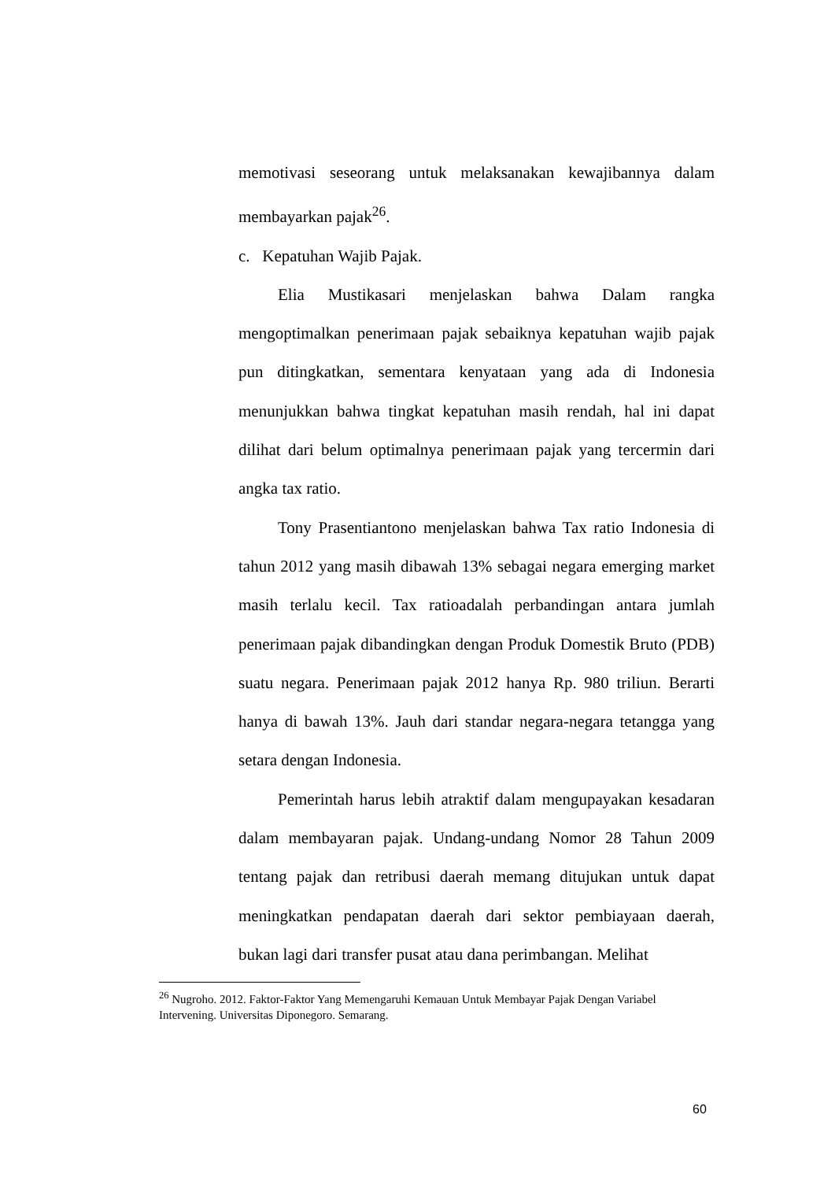memotivasi seseorang untuk melaksanakan kewajibannya dalam membayarkan pajak<sup>26</sup>.
c. Kepatuhan Wajib Pajak.
Elia Mustikasari menjelaskan bahwa Dalam rangka mengoptimalkan penerimaan pajak sebaiknya kepatuhan wajib pajak pun ditingkatkan, sementara kenyataan yang ada di Indonesia menunjukkan bahwa tingkat kepatuhan masih rendah, hal ini dapat dilihat dari belum optimalnya penerimaan pajak yang tercermin dari angka tax ratio.
Tony Prasentiantono menjelaskan bahwa Tax ratio Indonesia di tahun 2012 yang masih dibawah 13% sebagai negara emerging market masih terlalu kecil. Tax ratioadalah perbandingan antara jumlah penerimaan pajak dibandingkan dengan Produk Domestik Bruto (PDB) suatu negara. Penerimaan pajak 2012 hanya Rp. 980 triliun. Berarti hanya di bawah 13%. Jauh dari standar negara-negara tetangga yang setara dengan Indonesia.
Pemerintah harus lebih atraktif dalam mengupayakan kesadaran dalam membayaran pajak. Undang-undang Nomor 28 Tahun 2009 tentang pajak dan retribusi daerah memang ditujukan untuk dapat meningkatkan pendapatan daerah dari sektor pembiayaan daerah, bukan lagi dari transfer pusat atau dana perimbangan. Melihat
<sup>26</sup> Nugroho. 2012. Faktor-Faktor Yang Memengaruhi Kemauan Untuk Membayar Pajak Dengan Variabel Intervening. Universitas Diponegoro. Semarang.
60